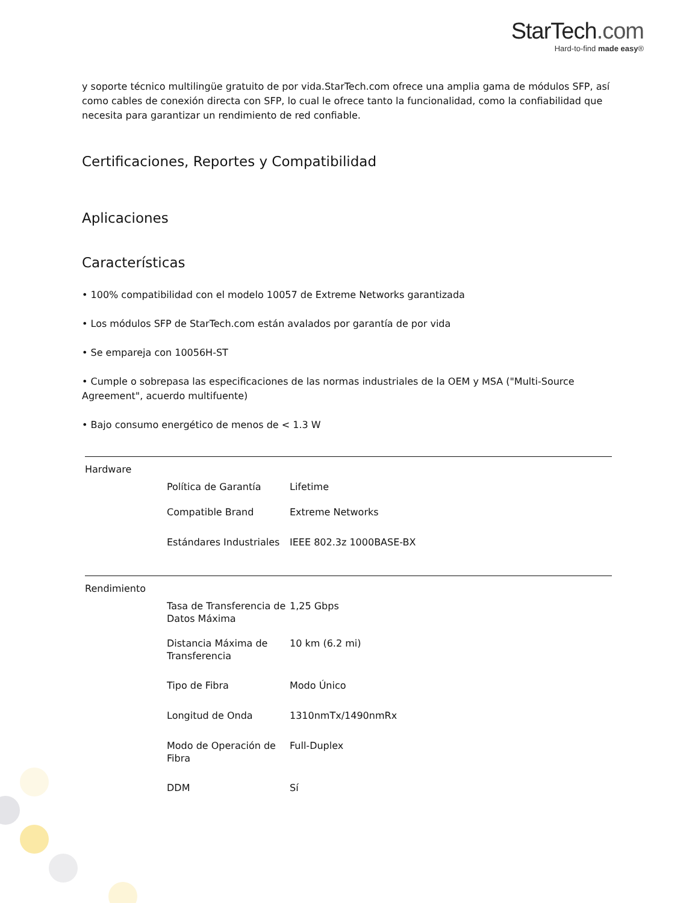StarTech.com
Hard-to-find made easy®
y soporte técnico multilingüe gratuito de por vida.StarTech.com ofrece una amplia gama de módulos SFP, así como cables de conexión directa con SFP, lo cual le ofrece tanto la funcionalidad, como la confiabilidad que necesita para garantizar un rendimiento de red confiable.
Certificaciones, Reportes y Compatibilidad
Aplicaciones
Características
• 100% compatibilidad con el modelo 10057 de Extreme Networks garantizada
• Los módulos SFP de StarTech.com están avalados por garantía de por vida
• Se empareja con 10056H-ST
• Cumple o sobrepasa las especificaciones de las normas industriales de la OEM y MSA ("Multi-Source Agreement", acuerdo multifuente)
• Bajo consumo energético de menos de < 1.3 W
| Hardware | | |
| | Política de Garantía | Lifetime |
| | Compatible Brand | Extreme Networks |
| | Estándares Industriales | IEEE 802.3z 1000BASE-BX |
| Rendimiento | | |
| | Tasa de Transferencia de Datos Máxima | 1,25 Gbps |
| | Distancia Máxima de Transferencia | 10 km (6.2 mi) |
| | Tipo de Fibra | Modo Único |
| | Longitud de Onda | 1310nmTx/1490nmRx |
| | Modo de Operación de Fibra | Full-Duplex |
| | DDM | Sí |